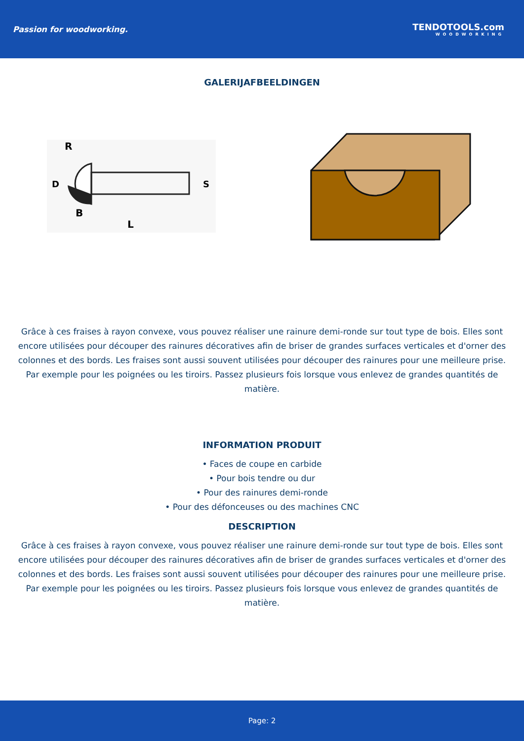Passion for woodworking. TENDOTOOLS.com
WOODWORKING
GALERIJAFBEELDINGEN
R
B
L
D
S
Grâce à ces fraises à rayon convexe, vous pouvez réaliser une rainure demi-ronde sur tout type de bois. Elles sont encore utilisées pour découper des rainures décoratives afin de briser de grandes surfaces verticales et d'orner des colonnes et des bords. Les fraises sont aussi souvent utilisées pour découper des rainures pour une meilleure prise. Par exemple pour les poignées ou les tiroirs. Passez plusieurs fois lorsque vous enlevez de grandes quantités de matière.
INFORMATION PRODUIT
• Faces de coupe en carbide
• Pour bois tendre ou dur
• Pour des rainures demi-ronde
• Pour des défonceuses ou des machines CNC
DESCRIPTION
Grâce à ces fraises à rayon convexe, vous pouvez réaliser une rainure demi-ronde sur tout type de bois. Elles sont encore utilisées pour découper des rainures décoratives afin de briser de grandes surfaces verticales et d'orner des colonnes et des bords. Les fraises sont aussi souvent utilisées pour découper des rainures pour une meilleure prise. Par exemple pour les poignées ou les tiroirs. Passez plusieurs fois lorsque vous enlevez de grandes quantités de matière.
Page: 2